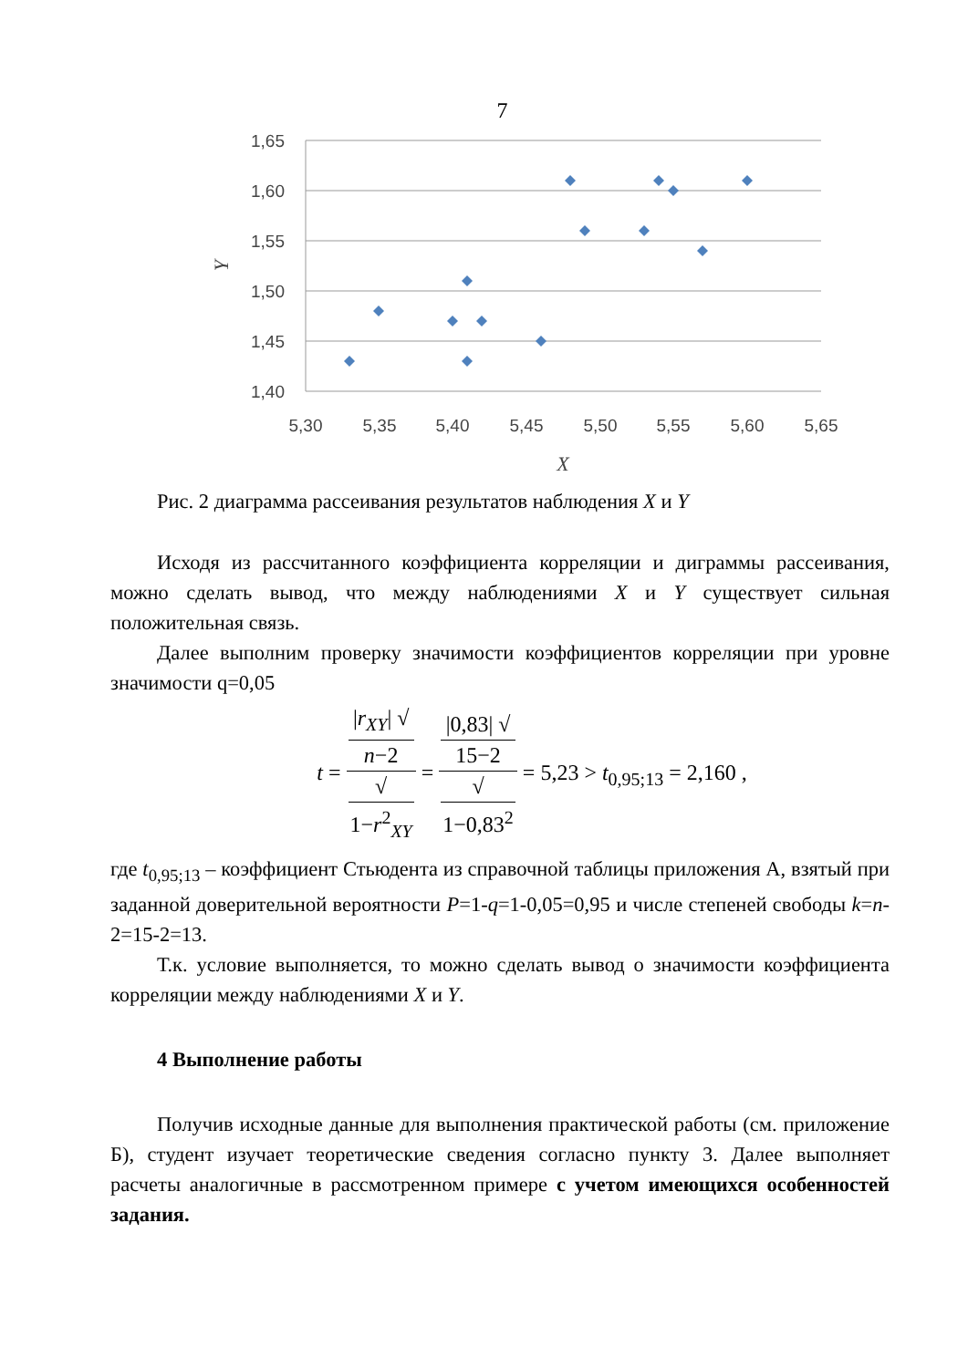7
1,65
1,60
1,55
1,50
1,45
1,40
5,30
5,35
5,40
5,45
5,50
5,55
5,60
5,65
X
Y
Рис. 2 диаграмма рассеивания результатов наблюдения X и Y
Исходя из рассчитанного коэффициента корреляции и диграммы рассеивания, можно сделать вывод, что между наблюдениями X и Y существует сильная положительная связь.
Далее выполним проверку значимости коэффициентов корреляции при уровне значимости q=0,05
t = |r<sub>XY</sub>| √
n−2 √
1−r<sup>2</sup><sub>XY</sub> = |0,83| √
15−2 √
1−0,83<sup>2</sup> = 5,23 > t<sub>0,95;13</sub> = 2,160 ,
где t<sub>0,95;13</sub> – коэффициент Стьюдента из справочной таблицы приложения А, взятый при заданной доверительной вероятности P=1-q=1-0,05=0,95 и числе степеней свободы k=n-2=15-2=13.
Т.к. условие выполняется, то можно сделать вывод о значимости коэффициента корреляции между наблюдениями X и Y.
4 Выполнение работы
Получив исходные данные для выполнения практической работы (см. приложение Б), студент изучает теоретические сведения согласно пункту 3. Далее выполняет расчеты аналогичные в рассмотренном примере с учетом имеющихся особенностей задания.